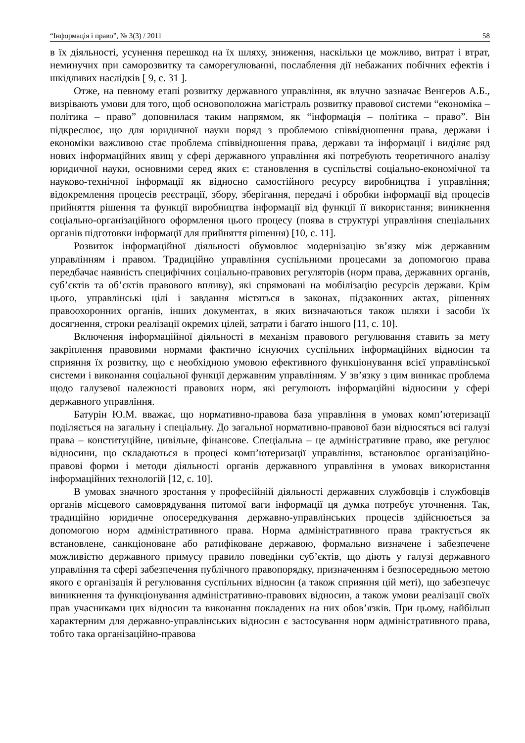“Інформація і право”, № 3(3) / 2011 58
в їх діяльності, усунення перешкод на їх шляху, зниження, наскільки це можливо, витрат і втрат, неминучих при саморозвитку та саморегулюванні, послаблення дії небажаних побічних ефектів і шкідливих наслідків [ 9, с. 31 ].
Отже, на певному етапі розвитку державного управління, як влучно зазначає Венгеров А.Б., визрівають умови для того, щоб основоположна магістраль розвитку правової системи “економіка – політика – право” доповнилася таким напрямом, як “інформація – політика – право”. Він підкреслює, що для юридичної науки поряд з проблемою співвідношення права, держави і економіки важливою стає проблема співвідношення права, держави та інформації і виділяє ряд нових інформаційних явищ у сфері державного управління які потребують теоретичного аналізу юридичної науки, основними серед яких є: становлення в суспільстві соціально-економічної та науково-технічної інформації як відносно самостійного ресурсу виробництва і управління; відокремлення процесів реєстрації, збору, зберігання, передачі і обробки інформації від процесів прийняття рішення та функції виробництва інформації від функції її використання; виникнення соціально-організаційного оформлення цього процесу (поява в структурі управління спеціальних органів підготовки інформації для прийняття рішення) [10, с. 11].
Розвиток інформаційної діяльності обумовлює модернізацію зв’язку між державним управлінням і правом. Традиційно управління суспільними процесами за допомогою права передбачає наявність специфічних соціально-правових регуляторів (норм права, державних органів, суб’єктів та об’єктів правового впливу), які спрямовані на мобілізацію ресурсів держави. Крім цього, управлінські цілі і завдання містяться в законах, підзаконних актах, рішеннях правоохоронних органів, інших документах, в яких визначаються також шляхи і засоби їх досягнення, строки реалізації окремих цілей, затрати і багато іншого [11, с. 10].
Включення інформаційної діяльності в механізм правового регулювання ставить за мету закріплення правовими нормами фактично існуючих суспільних інформаційних відносин та сприяння їх розвитку, що є необхідною умовою ефективного функціонування всієї управлінської системи і виконання соціальної функції державним управлінням. У зв’язку з цим виникає проблема щодо галузевої належності правових норм, які регулюють інформаційні відносини у сфері державного управління.
Батурін Ю.М. вважає, що нормативно-правова база управління в умовах комп’ютеризації поділяється на загальну і спеціальну. До загальної нормативно-правової бази відносяться всі галузі права – конституційне, цивільне, фінансове. Спеціальна – це адміністративне право, яке регулює відносини, що складаються в процесі комп’ютеризації управління, встановлює організаційно-правові форми і методи діяльності органів державного управління в умовах використання інформаційних технологій [12, с. 10].
В умовах значного зростання у професійній діяльності державних службовців і службовців органів місцевого самоврядування питомої ваги інформації ця думка потребує уточнення. Так, традиційно юридичне опосередкування державно-управлінських процесів здійснюється за допомогою норм адміністративного права. Норма адміністративного права трактується як встановлене, санкціоноване або ратифіковане державою, формально визначене і забезпечене можливістю державного примусу правило поведінки суб’єктів, що діють у галузі державного управління та сфері забезпечення публічного правопорядку, призначенням і безпосередньою метою якого є організація й регулювання суспільних відносин (а також сприяння цій меті), що забезпечує виникнення та функціонування адміністративно-правових відносин, а також умови реалізації своїх прав учасниками цих відносин та виконання покладених на них обов’язків. При цьому, найбільш характерним для державно-управлінських відносин є застосування норм адміністративного права, тобто така організаційно-правова